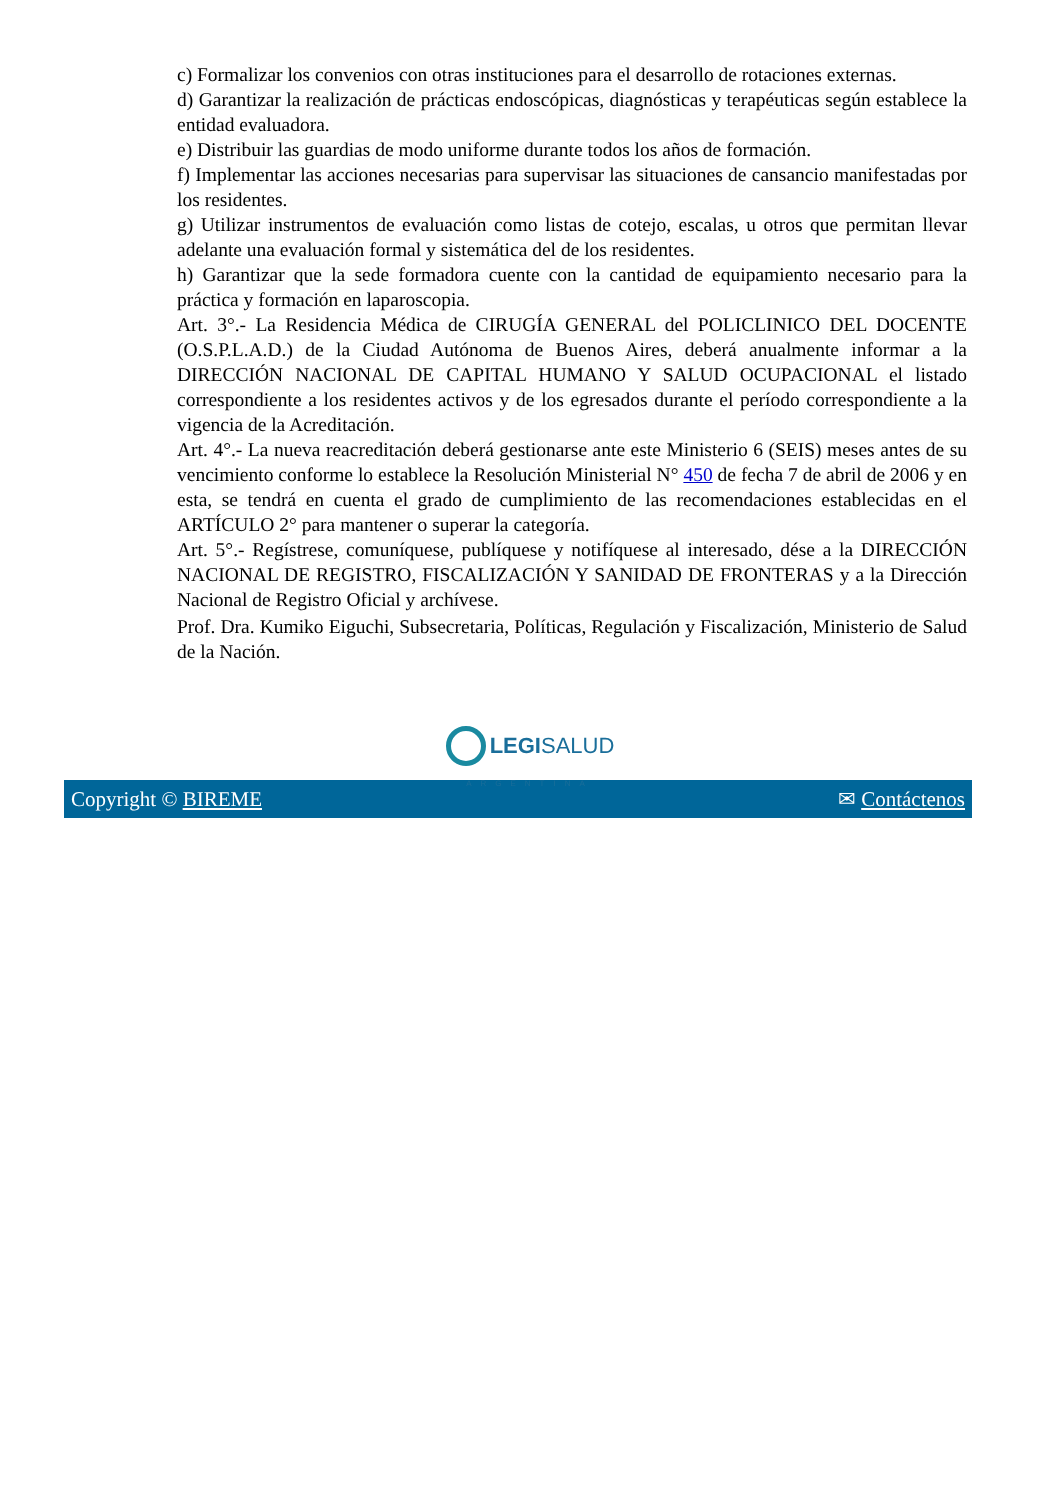c) Formalizar los convenios con otras instituciones para el desarrollo de rotaciones externas.
d) Garantizar la realización de prácticas endoscópicas, diagnósticas y terapéuticas según establece la entidad evaluadora.
e) Distribuir las guardias de modo uniforme durante todos los años de formación.
f) Implementar las acciones necesarias para supervisar las situaciones de cansancio manifestadas por los residentes.
g) Utilizar instrumentos de evaluación como listas de cotejo, escalas, u otros que permitan llevar adelante una evaluación formal y sistemática del de los residentes.
h) Garantizar que la sede formadora cuente con la cantidad de equipamiento necesario para la práctica y formación en laparoscopia.
Art. 3°.- La Residencia Médica de CIRUGÍA GENERAL del POLICLINICO DEL DOCENTE (O.S.P.L.A.D.) de la Ciudad Autónoma de Buenos Aires, deberá anualmente informar a la DIRECCIÓN NACIONAL DE CAPITAL HUMANO Y SALUD OCUPACIONAL el listado correspondiente a los residentes activos y de los egresados durante el período correspondiente a la vigencia de la Acreditación.
Art. 4°.- La nueva reacreditación deberá gestionarse ante este Ministerio 6 (SEIS) meses antes de su vencimiento conforme lo establece la Resolución Ministerial N° 450 de fecha 7 de abril de 2006 y en esta, se tendrá en cuenta el grado de cumplimiento de las recomendaciones establecidas en el ARTÍCULO 2° para mantener o superar la categoría.
Art. 5°.- Regístrese, comuníquese, publíquese y notifíquese al interesado, dése a la DIRECCIÓN NACIONAL DE REGISTRO, FISCALIZACIÓN Y SANIDAD DE FRONTERAS y a la Dirección Nacional de Registro Oficial y archívese.
Prof. Dra. Kumiko Eiguchi, Subsecretaria, Políticas, Regulación y Fiscalización, Ministerio de Salud de la Nación.
LEGISALUD
ARGENTINA
Copyright © BIREME ✉ Contáctenos